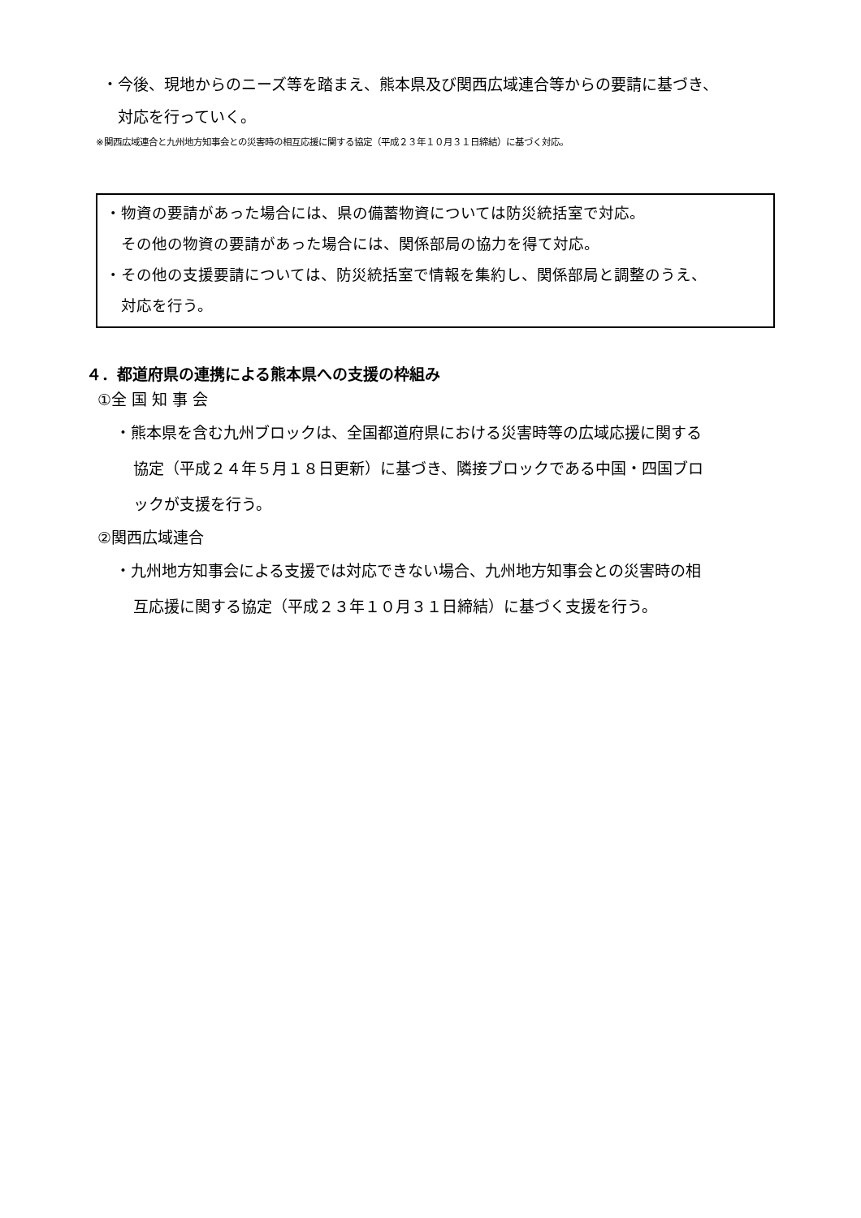・今後、現地からのニーズ等を踏まえ、熊本県及び関西広域連合等からの要請に基づき、
対応を行っていく。
※関西広域連合と九州地方知事会との災害時の相互応援に関する協定（平成２３年１０月３１日締結）に基づく対応。
・物資の要請があった場合には、県の備蓄物資については防災統括室で対応。
　その他の物資の要請があった場合には、関係部局の協力を得て対応。
・その他の支援要請については、防災統括室で情報を集約し、関係部局と調整のうえ、
　対応を行う。
４．都道府県の連携による熊本県への支援の枠組み
①全 国 知 事 会
・熊本県を含む九州ブロックは、全国都道府県における災害時等の広域応援に関する
協定（平成２４年５月１８日更新）に基づき、隣接ブロックである中国・四国ブロ
ックが支援を行う。
②関西広域連合
・九州地方知事会による支援では対応できない場合、九州地方知事会との災害時の相
互応援に関する協定（平成２３年１０月３１日締結）に基づく支援を行う。